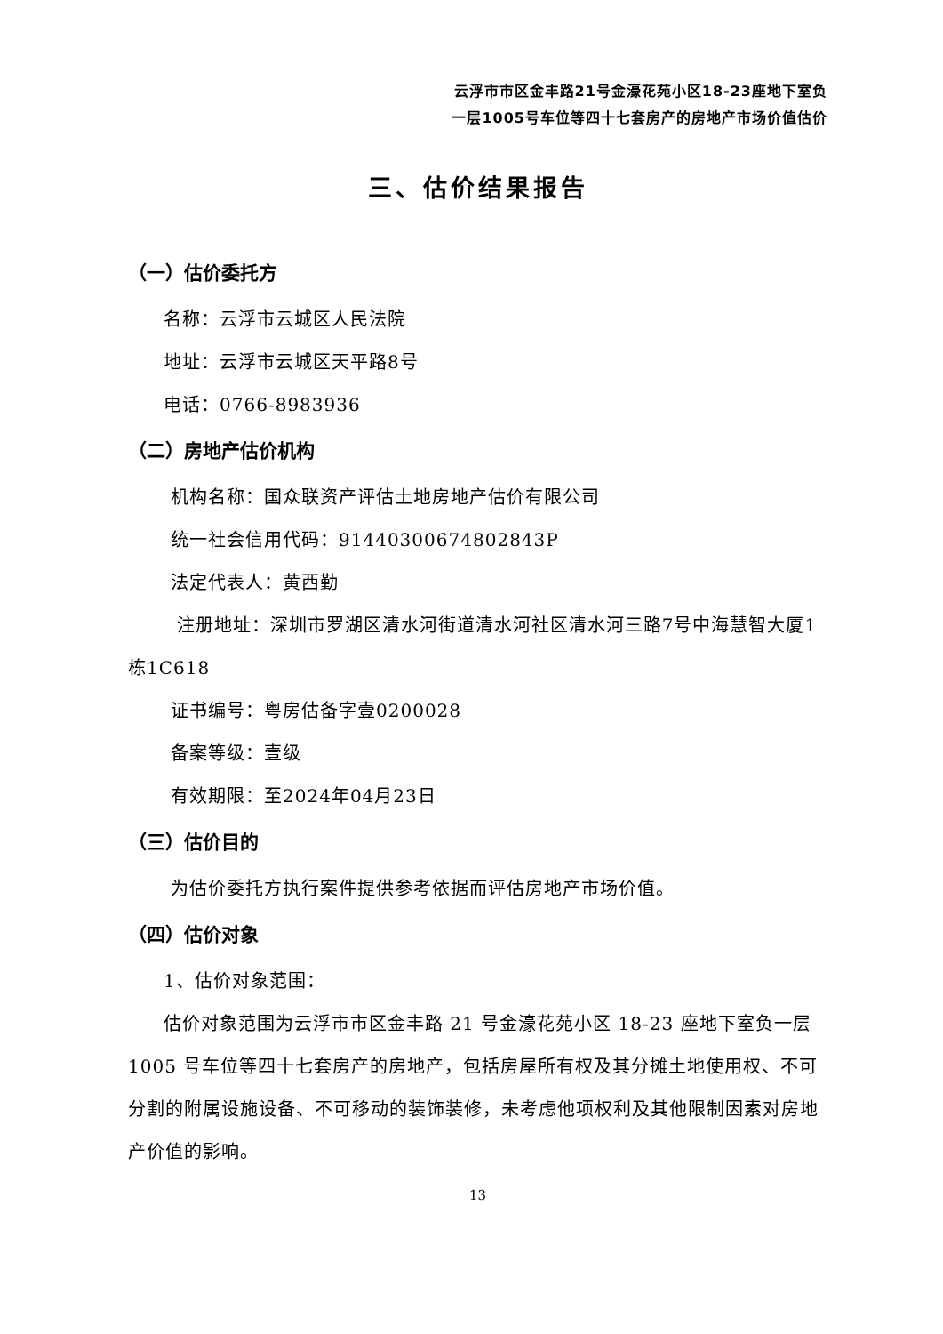云浮市市区金丰路21号金濠花苑小区18-23座地下室负
一层1005号车位等四十七套房产的房地产市场价值估价
三、估价结果报告
（一）估价委托方
名称：云浮市云城区人民法院
地址：云浮市云城区天平路8号
电话：0766-8983936
（二）房地产估价机构
机构名称：国众联资产评估土地房地产估价有限公司
统一社会信用代码：91440300674802843P
法定代表人：黄西勤
注册地址：深圳市罗湖区清水河街道清水河社区清水河三路7号中海慧智大厦1栋1C618
证书编号：粤房估备字壹0200028
备案等级：壹级
有效期限：至2024年04月23日
（三）估价目的
为估价委托方执行案件提供参考依据而评估房地产市场价值。
（四）估价对象
1、估价对象范围：
估价对象范围为云浮市市区金丰路 21 号金濠花苑小区 18-23 座地下室负一层 1005 号车位等四十七套房产的房地产，包括房屋所有权及其分摊土地使用权、不可分割的附属设施设备、不可移动的装饰装修，未考虑他项权利及其他限制因素对房地产价值的影响。
13